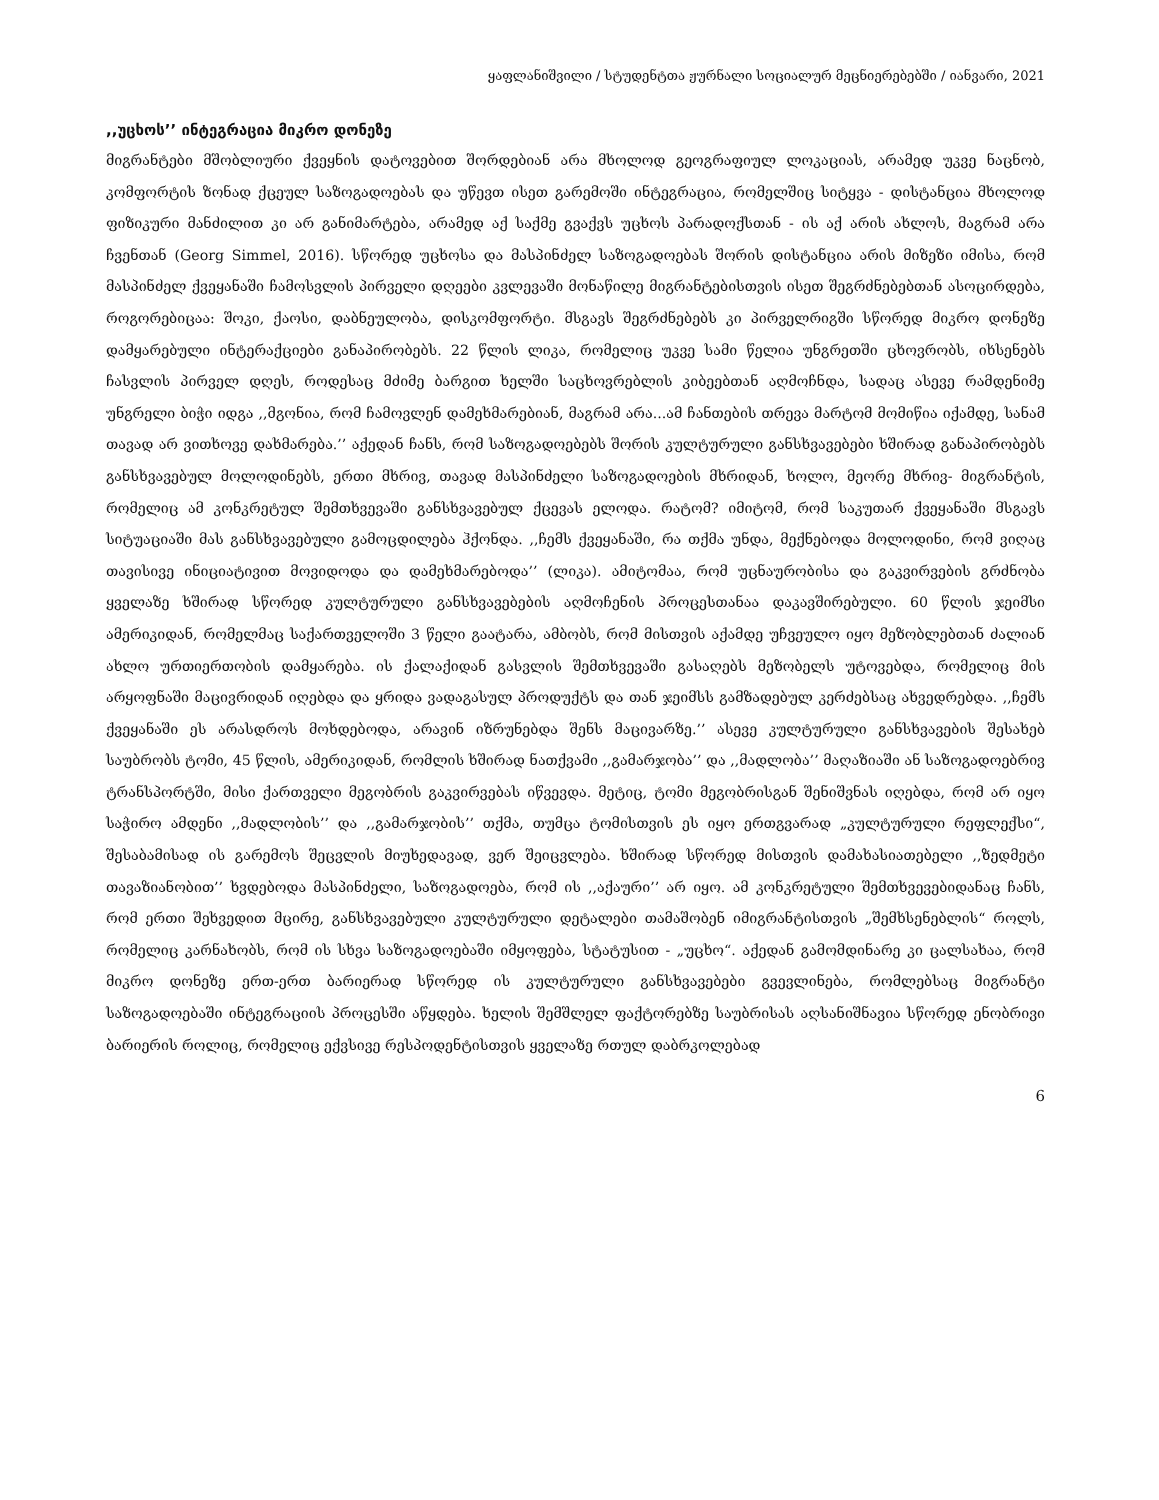ყაფლანიშვილი / სტუდენტთა ჟურნალი სოციალურ მეცნიერებებში / იანვარი, 2021
,,უცხოს’’ ინტეგრაცია მიკრო დონეზე
მიგრანტები მშობლიური ქვეყნის დატოვებით შორდებიან არა მხოლოდ გეოგრაფიულ ლოკაციას, არამედ უკვე ნაცნობ, კომფორტის ზონად ქცეულ საზოგადოებას და უწევთ ისეთ გარემოში ინტეგრაცია, რომელშიც სიტყვა - დისტანცია მხოლოდ ფიზიკური მანძილით კი არ განიმარტება, არამედ აქ საქმე გვაქვს უცხოს პარადოქსთან - ის აქ არის ახლოს, მაგრამ არა ჩვენთან (Georg Simmel, 2016). სწორედ უცხოსა და მასპინძელ საზოგადოებას შორის დისტანცია არის მიზეზი იმისა, რომ მასპინძელ ქვეყანაში ჩამოსვლის პირველი დღეები კვლევაში მონაწილე მიგრანტებისთვის ისეთ შეგრძნებებთან ასოცირდება, როგორებიცაა: შოკი, ქაოსი, დაბნეულობა, დისკომფორტი. მსგავს შეგრძნებებს კი პირველრიგში სწორედ მიკრო დონეზე დამყარებული ინტერაქციები განაპირობებს. 22 წლის ლიკა, რომელიც უკვე სამი წელია უნგრეთში ცხოვრობს, იხსენებს ჩასვლის პირველ დღეს, როდესაც მძიმე ბარგით ხელში საცხოვრებლის კიბეებთან აღმოჩნდა, სადაც ასევე რამდენიმე უნგრელი ბიჭი იდგა ,,მგონია, რომ ჩამოვლენ დამეხმარებიან, მაგრამ არა...ამ ჩანთების თრევა მარტომ მომიწია იქამდე, სანამ თავად არ ვითხოვე დახმარება.’’ აქედან ჩანს, რომ საზოგადოებებს შორის კულტურული განსხვავებები ხშირად განაპირობებს განსხვავებულ მოლოდინებს, ერთი მხრივ, თავად მასპინძელი საზოგადოების მხრიდან, ხოლო, მეორე მხრივ- მიგრანტის, რომელიც ამ კონკრეტულ შემთხვევაში განსხვავებულ ქცევას ელოდა. რატომ? იმიტომ, რომ საკუთარ ქვეყანაში მსგავს სიტუაციაში მას განსხვავებული გამოცდილება ჰქონდა. ,,ჩემს ქვეყანაში, რა თქმა უნდა, მექნებოდა მოლოდინი, რომ ვიღაც თავისივე ინიციატივით მოვიდოდა და დამეხმარებოდა’’ (ლიკა). ამიტომაა, რომ უცნაურობისა და გაკვირვების გრძნობა ყველაზე ხშირად სწორედ კულტურული განსხვავებების აღმოჩენის პროცესთანაა დაკავშირებული. 60 წლის ჯეიმსი ამერიკიდან, რომელმაც საქართველოში 3 წელი გაატარა, ამბობს, რომ მისთვის აქამდე უჩვეულო იყო მეზობლებთან ძალიან ახლო ურთიერთობის დამყარება. ის ქალაქიდან გასვლის შემთხვევაში გასაღებს მეზობელს უტოვებდა, რომელიც მის არყოფნაში მაცივრიდან იღებდა და ყრიდა ვადაგასულ პროდუქტს და თან ჯეიმსს გამზადებულ კერძებსაც ახვედრებდა. ,,ჩემს ქვეყანაში ეს არასდროს მოხდებოდა, არავინ იზრუნებდა შენს მაცივარზე.’’ ასევე კულტურული განსხვავების შესახებ საუბრობს ტომი, 45 წლის, ამერიკიდან, რომლის ხშირად ნათქვამი ,,გამარჯობა’’ და ,,მადლობა’’ მაღაზიაში ან საზოგადოებრივ ტრანსპორტში, მისი ქართველი მეგობრის გაკვირვებას იწვევდა. მეტიც, ტომი მეგობრისგან შენიშვნას იღებდა, რომ არ იყო საჭირო ამდენი ,,მადლობის’’ და ,,გამარჯობის’’ თქმა, თუმცა ტომისთვის ეს იყო ერთგვარად „კულტურული რეფლექსი“, შესაბამისად ის გარემოს შეცვლის მიუხედავად, ვერ შეიცვლება. ხშირად სწორედ მისთვის დამახასიათებელი ,,ზედმეტი თავაზიანობით’’ ხვდებოდა მასპინძელი, საზოგადოება, რომ ის ,,აქაური’’ არ იყო. ამ კონკრეტული შემთხვევებიდანაც ჩანს, რომ ერთი შეხვედით მცირე, განსხვავებული კულტურული დეტალები თამაშობენ იმიგრანტისთვის „შემხსენებლის“ როლს, რომელიც კარნახობს, რომ ის სხვა საზოგადოებაში იმყოფება, სტატუსით - „უცხო“. აქედან გამომდინარე კი ცალსახაა, რომ მიკრო დონეზე ერთ-ერთ ბარიერად სწორედ ის კულტურული განსხვავებები გვევლინება, რომლებსაც მიგრანტი საზოგადოებაში ინტეგრაციის პროცესში აწყდება. ხელის შემშლელ ფაქტორებზე საუბრისას აღსანიშნავია სწორედ ენობრივი ბარიერის როლიც, რომელიც ექვსივე რესპოდენტისთვის ყველაზე რთულ დაბრკოლებად
6